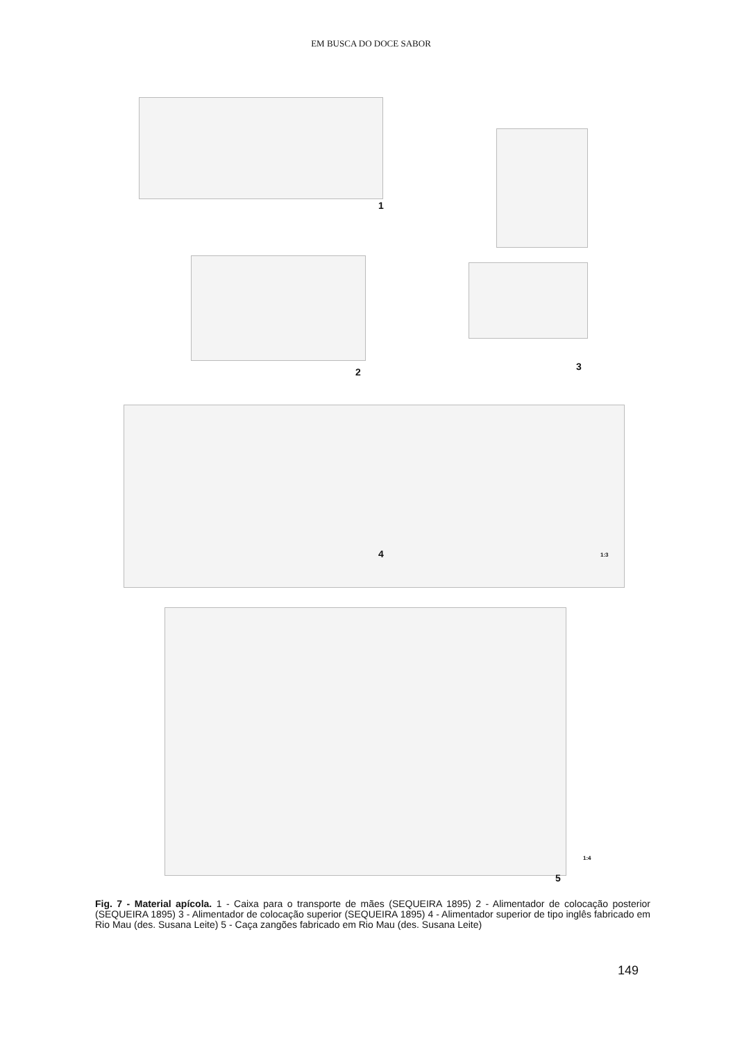EM BUSCA DO DOCE SABOR
1
2 3
4 1:3
1:4
5
Fig. 7 - Material apícola. 1 - Caixa para o transporte de mães (SEQUEIRA 1895) 2 - Alimentador de colocação posterior (SEQUEIRA 1895) 3 - Alimentador de colocação superior (SEQUEIRA 1895) 4 - Alimentador superior de tipo inglês fabricado em Rio Mau (des. Susana Leite) 5 - Caça zangões fabricado em Rio Mau (des. Susana Leite)
149